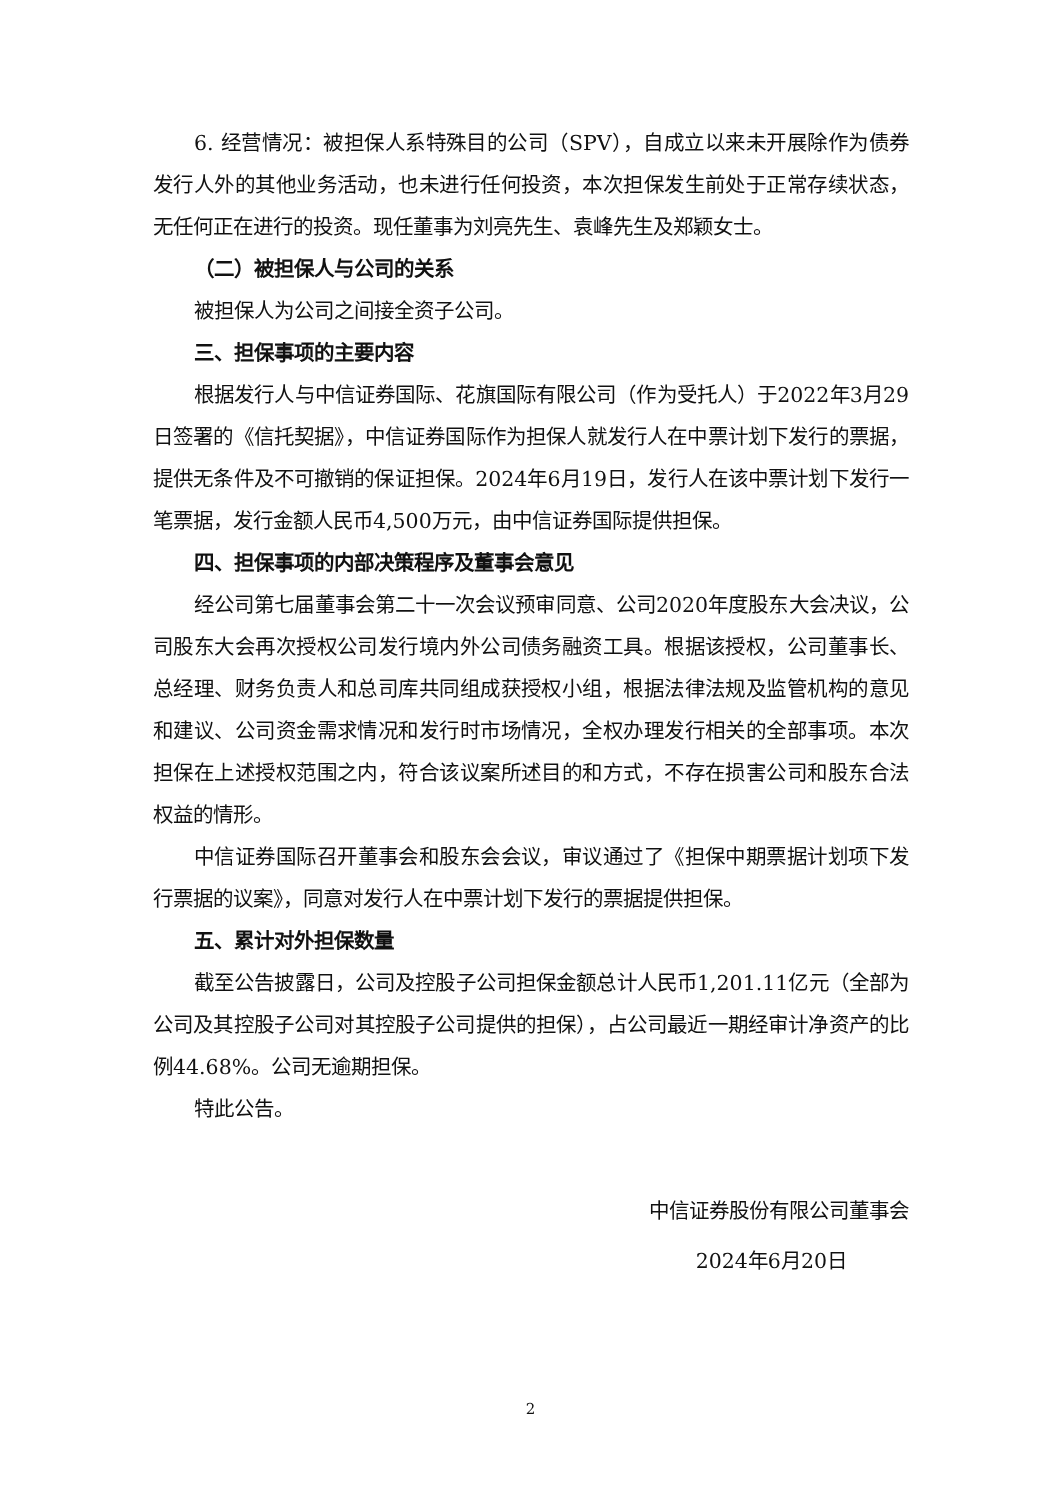6. 经营情况：被担保人系特殊目的公司（SPV），自成立以来未开展除作为债券发行人外的其他业务活动，也未进行任何投资，本次担保发生前处于正常存续状态，无任何正在进行的投资。现任董事为刘亮先生、袁峰先生及郑颖女士。
（二）被担保人与公司的关系
被担保人为公司之间接全资子公司。
三、担保事项的主要内容
根据发行人与中信证券国际、花旗国际有限公司（作为受托人）于2022年3月29日签署的《信托契据》，中信证券国际作为担保人就发行人在中票计划下发行的票据，提供无条件及不可撤销的保证担保。2024年6月19日，发行人在该中票计划下发行一笔票据，发行金额人民币4,500万元，由中信证券国际提供担保。
四、担保事项的内部决策程序及董事会意见
经公司第七届董事会第二十一次会议预审同意、公司2020年度股东大会决议，公司股东大会再次授权公司发行境内外公司债务融资工具。根据该授权，公司董事长、总经理、财务负责人和总司库共同组成获授权小组，根据法律法规及监管机构的意见和建议、公司资金需求情况和发行时市场情况，全权办理发行相关的全部事项。本次担保在上述授权范围之内，符合该议案所述目的和方式，不存在损害公司和股东合法权益的情形。
中信证券国际召开董事会和股东会会议，审议通过了《担保中期票据计划项下发行票据的议案》，同意对发行人在中票计划下发行的票据提供担保。
五、累计对外担保数量
截至公告披露日，公司及控股子公司担保金额总计人民币1,201.11亿元（全部为公司及其控股子公司对其控股子公司提供的担保），占公司最近一期经审计净资产的比例44.68%。公司无逾期担保。
特此公告。
中信证券股份有限公司董事会
2024年6月20日
2